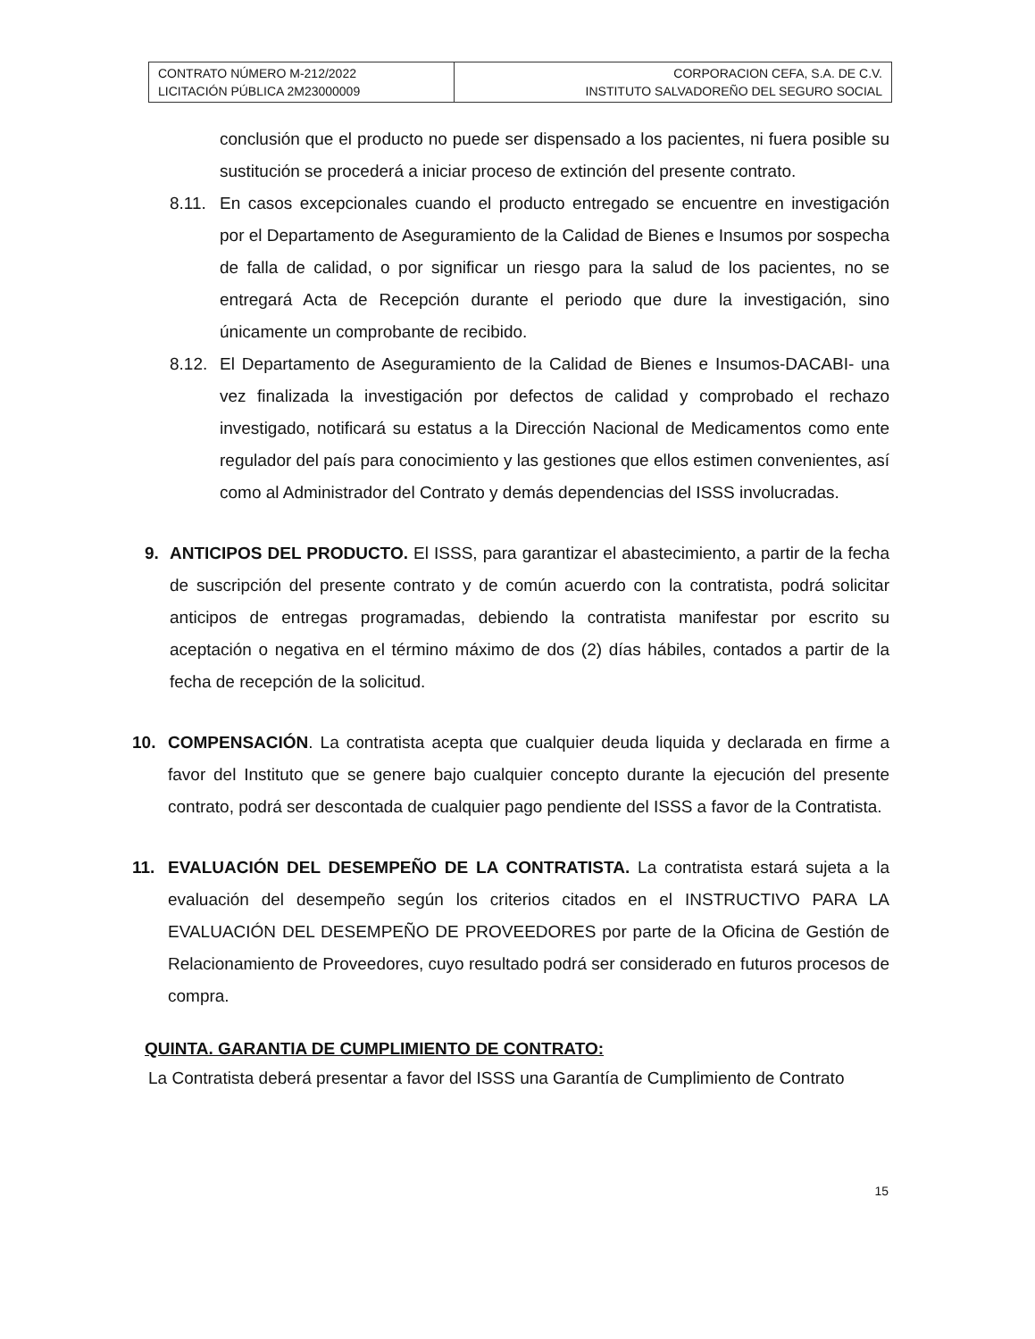| CONTRATO NÚMERO M-212/2022 LICITACIÓN PÚBLICA 2M23000009 | CORPORACION CEFA, S.A. DE C.V. INSTITUTO SALVADOREÑO DEL SEGURO SOCIAL |
conclusión que el producto no puede ser dispensado a los pacientes, ni fuera posible su sustitución se procederá a iniciar proceso de extinción del presente contrato.
8.11. En casos excepcionales cuando el producto entregado se encuentre en investigación por el Departamento de Aseguramiento de la Calidad de Bienes e Insumos por sospecha de falla de calidad, o por significar un riesgo para la salud de los pacientes, no se entregará Acta de Recepción durante el periodo que dure la investigación, sino únicamente un comprobante de recibido.
8.12. El Departamento de Aseguramiento de la Calidad de Bienes e Insumos-DACABI- una vez finalizada la investigación por defectos de calidad y comprobado el rechazo investigado, notificará su estatus a la Dirección Nacional de Medicamentos como ente regulador del país para conocimiento y las gestiones que ellos estimen convenientes, así como al Administrador del Contrato y demás dependencias del ISSS involucradas.
9. ANTICIPOS DEL PRODUCTO. El ISSS, para garantizar el abastecimiento, a partir de la fecha de suscripción del presente contrato y de común acuerdo con la contratista, podrá solicitar anticipos de entregas programadas, debiendo la contratista manifestar por escrito su aceptación o negativa en el término máximo de dos (2) días hábiles, contados a partir de la fecha de recepción de la solicitud.
10. COMPENSACIÓN. La contratista acepta que cualquier deuda liquida y declarada en firme a favor del Instituto que se genere bajo cualquier concepto durante la ejecución del presente contrato, podrá ser descontada de cualquier pago pendiente del ISSS a favor de la Contratista.
11. EVALUACIÓN DEL DESEMPEÑO DE LA CONTRATISTA. La contratista estará sujeta a la evaluación del desempeño según los criterios citados en el INSTRUCTIVO PARA LA EVALUACIÓN DEL DESEMPEÑO DE PROVEEDORES por parte de la Oficina de Gestión de Relacionamiento de Proveedores, cuyo resultado podrá ser considerado en futuros procesos de compra.
QUINTA. GARANTIA DE CUMPLIMIENTO DE CONTRATO:
La Contratista deberá presentar a favor del ISSS una Garantía de Cumplimiento de Contrato
15